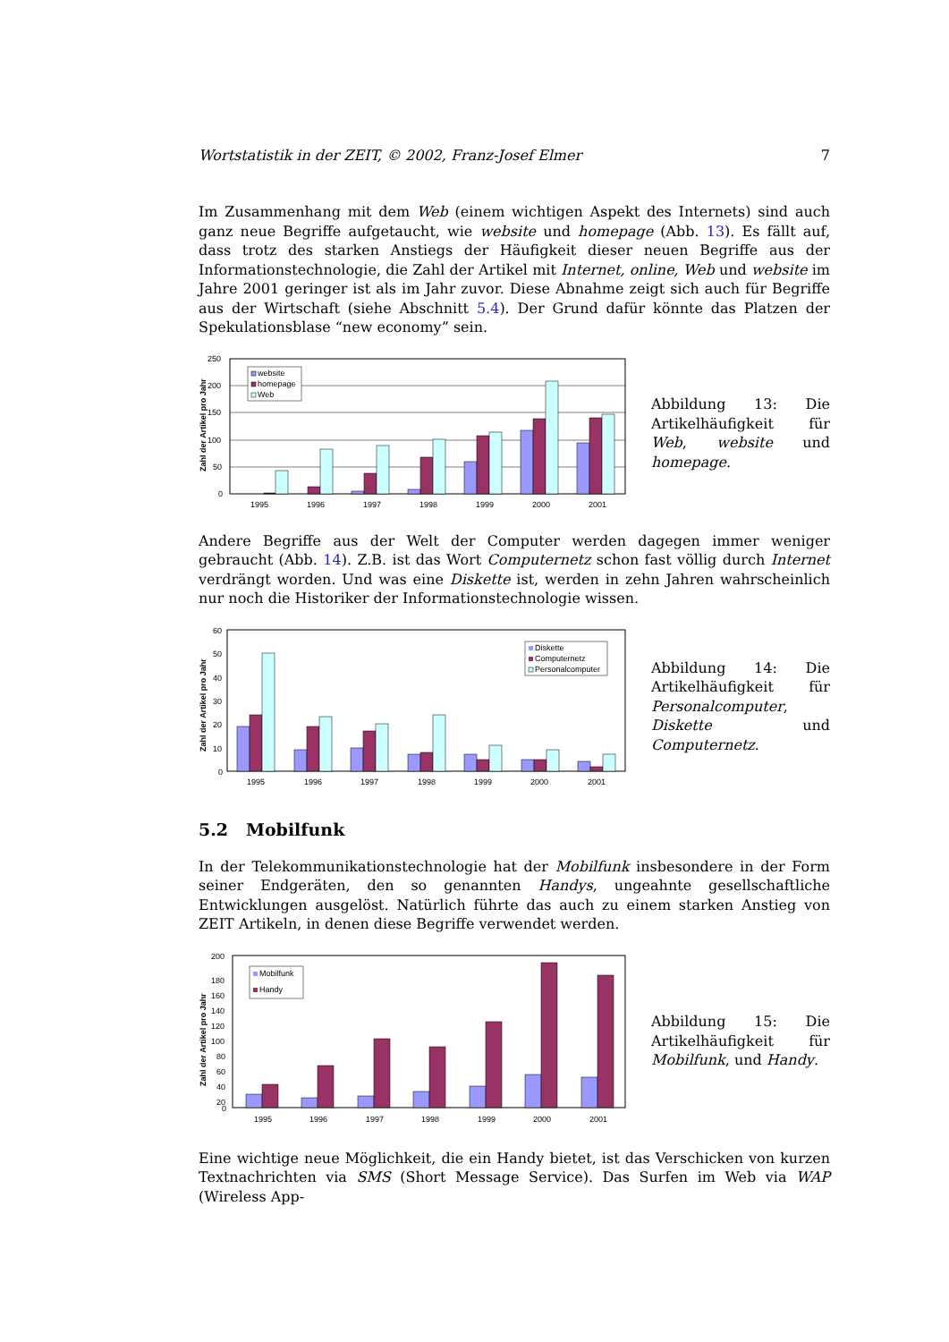Wortstatistik in der ZEIT, © 2002, Franz-Josef Elmer 7
Im Zusammenhang mit dem Web (einem wichtigen Aspekt des Internets) sind auch ganz neue Begriffe aufgetaucht, wie website und homepage (Abb. 13). Es fällt auf, dass trotz des starken Anstiegs der Häufigkeit dieser neuen Begriffe aus der Informationstechnologie, die Zahl der Artikel mit Internet, online, Web und website im Jahre 2001 geringer ist als im Jahr zuvor. Diese Abnahme zeigt sich auch für Begriffe aus der Wirtschaft (siehe Abschnitt 5.4). Der Grund dafür könnte das Platzen der Spekulationsblase “new economy” sein.
Zahl der Artikel pro Jahr
250
200
150
100
50
0
website
homepage
Web
1995
1996
1997
1998
1999
2000
2001
Abbildung 13: Die Artikelhäufigkeit für Web, website und homepage.
Andere Begriffe aus der Welt der Computer werden dagegen immer weniger gebraucht (Abb. 14). Z.B. ist das Wort Computernetz schon fast völlig durch Internet verdrängt worden. Und was eine Diskette ist, werden in zehn Jahren wahrscheinlich nur noch die Historiker der Informationstechnologie wissen.
Zahl der Artikel pro Jahr
60
50
40
30
20
10
0
Diskette
Computernetz
Personalcomputer
1995
1996
1997
1998
1999
2000
2001
Abbildung 14: Die Artikelhäufigkeit für Personalcomputer, Diskette und Computernetz.
5.2 Mobilfunk
In der Telekommunikationstechnologie hat der Mobilfunk insbesondere in der Form seiner Endgeräten, den so genannten Handys, ungeahnte gesellschaftliche Entwicklungen ausgelöst. Natürlich führte das auch zu einem starken Anstieg von ZEIT Artikeln, in denen diese Begriffe verwendet werden.
Zahl der Artikel pro Jahr
200
180
160
140
120
100
80
60
40
20
0
Mobilfunk
Handy
1995
1996
1997
1998
1999
2000
2001
Abbildung 15: Die Artikelhäufigkeit für Mobilfunk, und Handy.
Eine wichtige neue Möglichkeit, die ein Handy bietet, ist das Verschicken von kurzen Textnachrichten via SMS (Short Message Service). Das Surfen im Web via WAP (Wireless App-